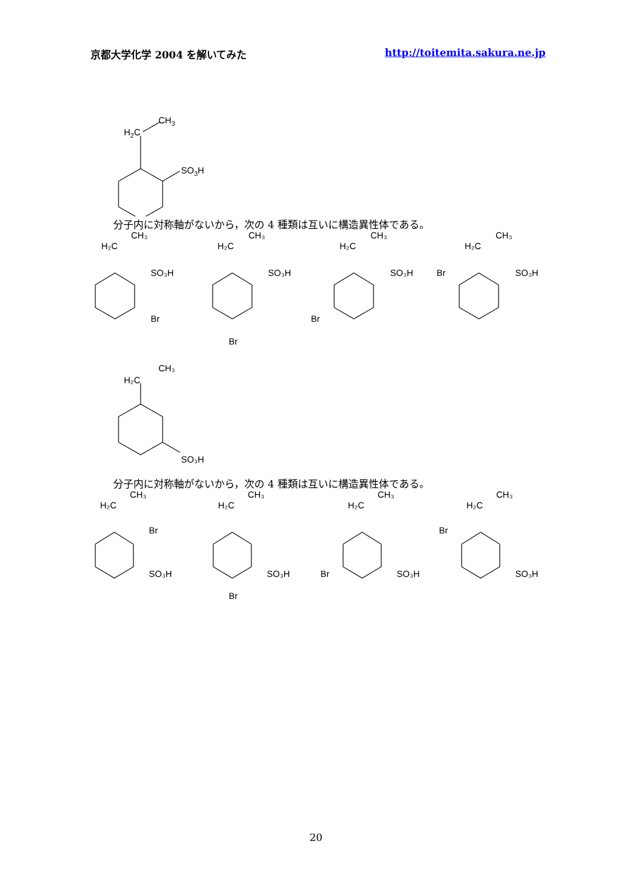京都大学化学 2004 を解いてみた http://toitemita.sakura.ne.jp
H2C
CH3
SO3H
分子内に対称軸がないから，次の 4 種類は互いに構造異性体である。
H₂C
CH₃
SO₃H
Br
H₂C
CH₃
SO₃H
Br
H₂C
CH₃
SO₃H
Br
H₂C
CH₃
SO₃H
Br
H₂C
CH₃
SO₃H
分子内に対称軸がないから，次の 4 種類は互いに構造異性体である。
H₂C
CH₃
Br
SO₃H
H₂C
CH₃
SO₃H
Br
H₂C
CH₃
SO₃H
Br
H₂C
CH₃
SO₃H
Br
20